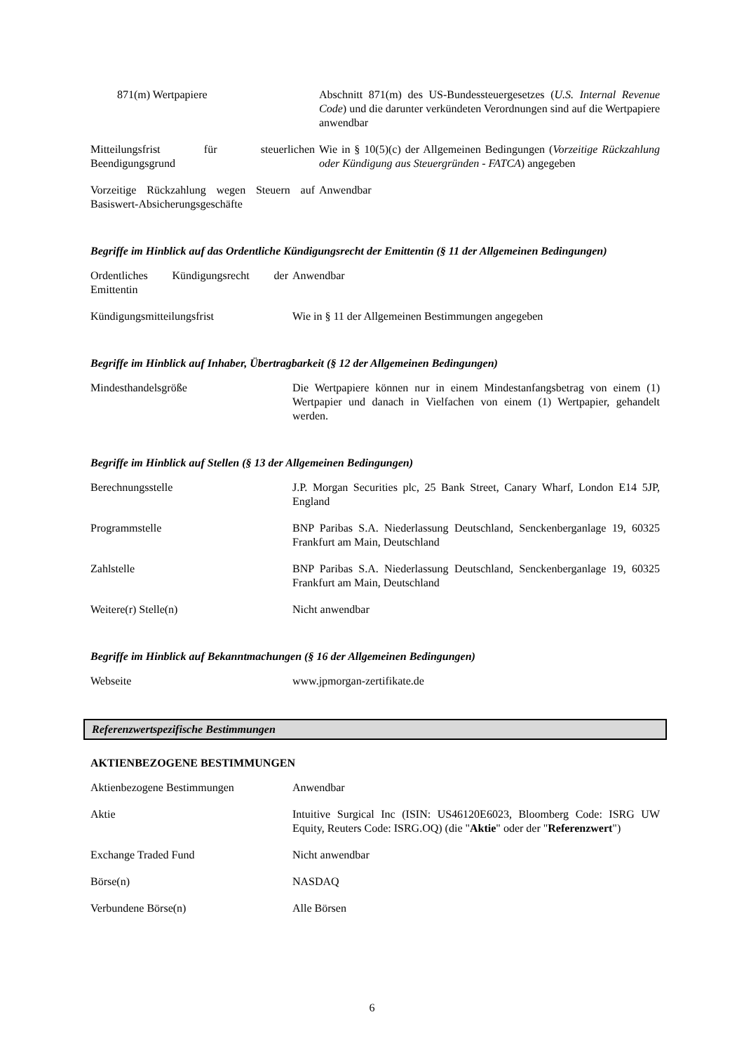| 871(m) Wertpapiere | Abschnitt 871(m) des US-Bundessteuergesetzes ( U.S. Internal Revenue Code ) und die darunter verkündeten Verordnungen sind auf die Wertpapiere anwendbar |
| Mitteilungsfrist für steuerlichen Beendigungsgrund | Wie in § 10(5)(c) der Allgemeinen Bedingungen ( Vorzeitige Rückzahlung oder Kündigung aus Steuergründen - FATCA ) angegeben |
| Vorzeitige Rückzahlung wegen Steuern auf Basiswert-Absicherungsgeschäfte | Anwendbar |
Begriffe im Hinblick auf das Ordentliche Kündigungsrecht der Emittentin (§ 11 der Allgemeinen Bedingungen)
| Ordentliches Kündigungsrecht der Emittentin | Anwendbar |
| Kündigungsmitteilungsfrist | Wie in § 11 der Allgemeinen Bestimmungen angegeben |
Begriffe im Hinblick auf Inhaber, Übertragbarkeit (§ 12 der Allgemeinen Bedingungen)
| Mindesthandelsgröße | Die Wertpapiere können nur in einem Mindestanfangsbetrag von einem (1) Wertpapier und danach in Vielfachen von einem (1) Wertpapier, gehandelt werden. |
Begriffe im Hinblick auf Stellen (§ 13 der Allgemeinen Bedingungen)
| Berechnungsstelle | J.P. Morgan Securities plc, 25 Bank Street, Canary Wharf, London E14 5JP, England |
| Programmstelle | BNP Paribas S.A. Niederlassung Deutschland, Senckenberganlage 19, 60325 Frankfurt am Main, Deutschland |
| Zahlstelle | BNP Paribas S.A. Niederlassung Deutschland, Senckenberganlage 19, 60325 Frankfurt am Main, Deutschland |
| Weitere(r) Stelle(n) | Nicht anwendbar |
Begriffe im Hinblick auf Bekanntmachungen (§ 16 der Allgemeinen Bedingungen)
| Webseite | www.jpmorgan-zertifikate.de |
Referenzwertspezifische Bestimmungen
AKTIENBEZOGENE BESTIMMUNGEN
| Aktienbezogene Bestimmungen | Anwendbar |
| Aktie | Intuitive Surgical Inc (ISIN: US46120E6023, Bloomberg Code: ISRG UW Equity, Reuters Code: ISRG.OQ) (die " Aktie " oder der " Referenzwert ") |
| Exchange Traded Fund | Nicht anwendbar |
| Börse(n) | NASDAQ |
| Verbundene Börse(n) | Alle Börsen |
6